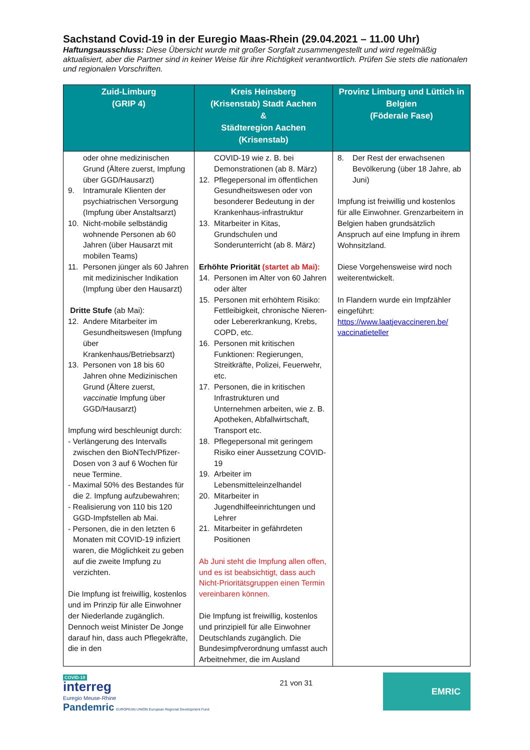Sachstand Covid-19 in der Euregio Maas-Rhein (29.04.2021 – 11.00 Uhr)
Haftungsausschluss: Diese Übersicht wurde mit großer Sorgfalt zusammengestellt und wird regelmäßig aktualisiert, aber die Partner sind in keiner Weise für ihre Richtigkeit verantwortlich. Prüfen Sie stets die nationalen und regionalen Vorschriften.
| Zuid-Limburg (GRIP 4) | Kreis Heinsberg (Krisenstab) Stadt Aachen & Städteregion Aachen (Krisenstab) | Provinz Limburg und Lüttich in Belgien (Föderale Fase) |
| --- | --- | --- |
| oder ohne medizinischen Grund (Ältere zuerst, Impfung über GGD/Hausarzt) 9. Intramurale Klienten der psychiatrischen Versorgung (Impfung über Anstaltsarzt) 10. Nicht-mobile selbständig wohnende Personen ab 60 Jahren (über Hausarzt mit mobilen Teams) 11. Personen jünger als 60 Jahren mit medizinischer Indikation (Impfung über den Hausarzt) Dritte Stufe (ab Mai): 12. Andere Mitarbeiter im Gesundheitswesen (Impfung über Krankenhaus/Betriebsarzt) 13. Personen von 18 bis 60 Jahren ohne Medizinischen Grund (Ältere zuerst, vaccinatie Impfung über GGD/Hausarzt) Impfung wird beschleunigt durch: - Verlängerung des Intervalls zwischen den BioNTech/Pfizer-Dosen von 3 auf 6 Wochen für neue Termine. - Maximal 50% des Bestandes für die 2. Impfung aufzubewahren; - Realisierung von 110 bis 120 GGD-Impfstellen ab Mai. - Personen, die in den letzten 6 Monaten mit COVID-19 infiziert waren, die Möglichkeit zu geben auf die zweite Impfung zu verzichten. Die Impfung ist freiwillig, kostenlos und im Prinzip für alle Einwohner der Niederlande zugänglich. Dennoch weist Minister De Jonge darauf hin, dass auch Pflegekräfte, die in den | COVID-19 wie z. B. bei Demonstrationen (ab 8. März) 12. Pflegepersonal im öffentlichen Gesundheitswesen oder von besonderer Bedeutung in der Krankenhaus-infrastruktur 13. Mitarbeiter in Kitas, Grundschulen und Sonderunterricht (ab 8. März) Erhöhte Priorität (startet ab Mai): 14. Personen im Alter von 60 Jahren oder älter 15. Personen mit erhöhtem Risiko: Fettleibigkeit, chronische Nieren- oder Lebererkrankung, Krebs, COPD, etc. 16. Personen mit kritischen Funktionen: Regierungen, Streitkräfte, Polizei, Feuerwehr, etc. 17. Personen, die in kritischen Infrastrukturen und Unternehmen arbeiten, wie z. B. Apotheken, Abfallwirtschaft, Transport etc. 18. Pflegepersonal mit geringem Risiko einer Aussetzung COVID-19 19. Arbeiter im Lebensmitteleinzelhandel 20. Mitarbeiter in Jugendhilfeeinrichtungen und Lehrer 21. Mitarbeiter in gefährdeten Positionen Ab Juni steht die Impfung allen offen, und es ist beabsichtigt, dass auch Nicht-Prioritätsgruppen einen Termin vereinbaren können. Die Impfung ist freiwillig, kostenlos und prinzipiell für alle Einwohner Deutschlands zugänglich. Die Bundesimpfverordnung umfasst auch Arbeitnehmer, die im Ausland | 8. Der Rest der erwachsenen Bevölkerung (über 18 Jahre, ab Juni) Impfung ist freiwillig und kostenlos für alle Einwohner. Grenzarbeitern in Belgien haben grundsätzlich Anspruch auf eine Impfung in ihrem Wohnsitzland. Diese Vorgehensweise wird noch weiterentwickelt. In Flandern wurde ein Impfzähler eingeführt: https://www.laatjevaccineren.be/ vaccinatieteller |
COVID-19
interreg
Euregio Meuse-Rhine
Pandemric EUROPEAN UNION European Regional Development Fund
21 von 31
EMRIC